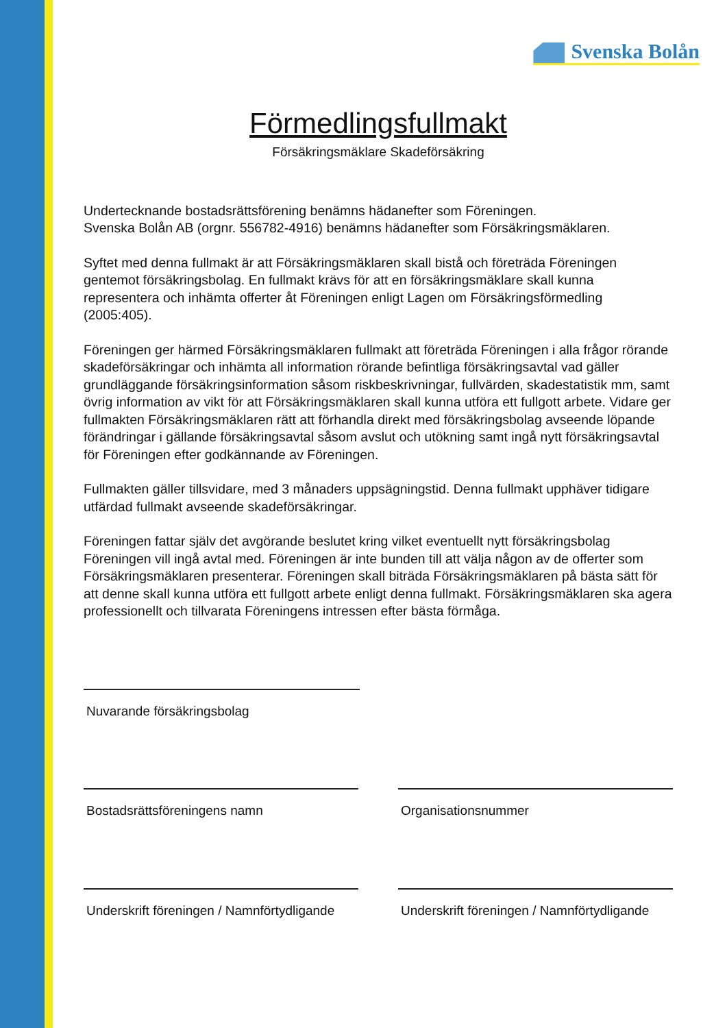Svenska Bolån
Förmedlingsfullmakt
Försäkringsmäklare Skadeförsäkring
Undertecknande bostadsrättsförening benämns hädanefter som Föreningen.
Svenska Bolån AB (orgnr. 556782-4916) benämns hädanefter som Försäkringsmäklaren.
Syftet med denna fullmakt är att Försäkringsmäklaren skall bistå och företräda Föreningen gentemot försäkringsbolag. En fullmakt krävs för att en försäkringsmäklare skall kunna representera och inhämta offerter åt Föreningen enligt Lagen om Försäkringsförmedling (2005:405).
Föreningen ger härmed Försäkringsmäklaren fullmakt att företräda Föreningen i alla frågor rörande skadeförsäkringar och inhämta all information rörande befintliga försäkringsavtal vad gäller grundläggande försäkringsinformation såsom riskbeskrivningar, fullvärden, skadestatistik mm, samt övrig information av vikt för att Försäkringsmäklaren skall kunna utföra ett fullgott arbete. Vidare ger fullmakten Försäkringsmäklaren rätt att förhandla direkt med försäkringsbolag avseende löpande förändringar i gällande försäkringsavtal såsom avslut och utökning samt ingå nytt försäkringsavtal för Föreningen efter godkännande av Föreningen.
Fullmakten gäller tillsvidare, med 3 månaders uppsägningstid. Denna fullmakt upphäver tidigare utfärdad fullmakt avseende skadeförsäkringar.
Föreningen fattar själv det avgörande beslutet kring vilket eventuellt nytt försäkringsbolag Föreningen vill ingå avtal med. Föreningen är inte bunden till att välja någon av de offerter som Försäkringsmäklaren presenterar. Föreningen skall biträda Försäkringsmäklaren på bästa sätt för att denne skall kunna utföra ett fullgott arbete enligt denna fullmakt. Försäkringsmäklaren ska agera professionellt och tillvarata Föreningens intressen efter bästa förmåga.
Nuvarande försäkringsbolag
Bostadsrättsföreningens namn Organisationsnummer
Underskrift föreningen / Namnförtydligande
Underskrift föreningen / Namnförtydligande